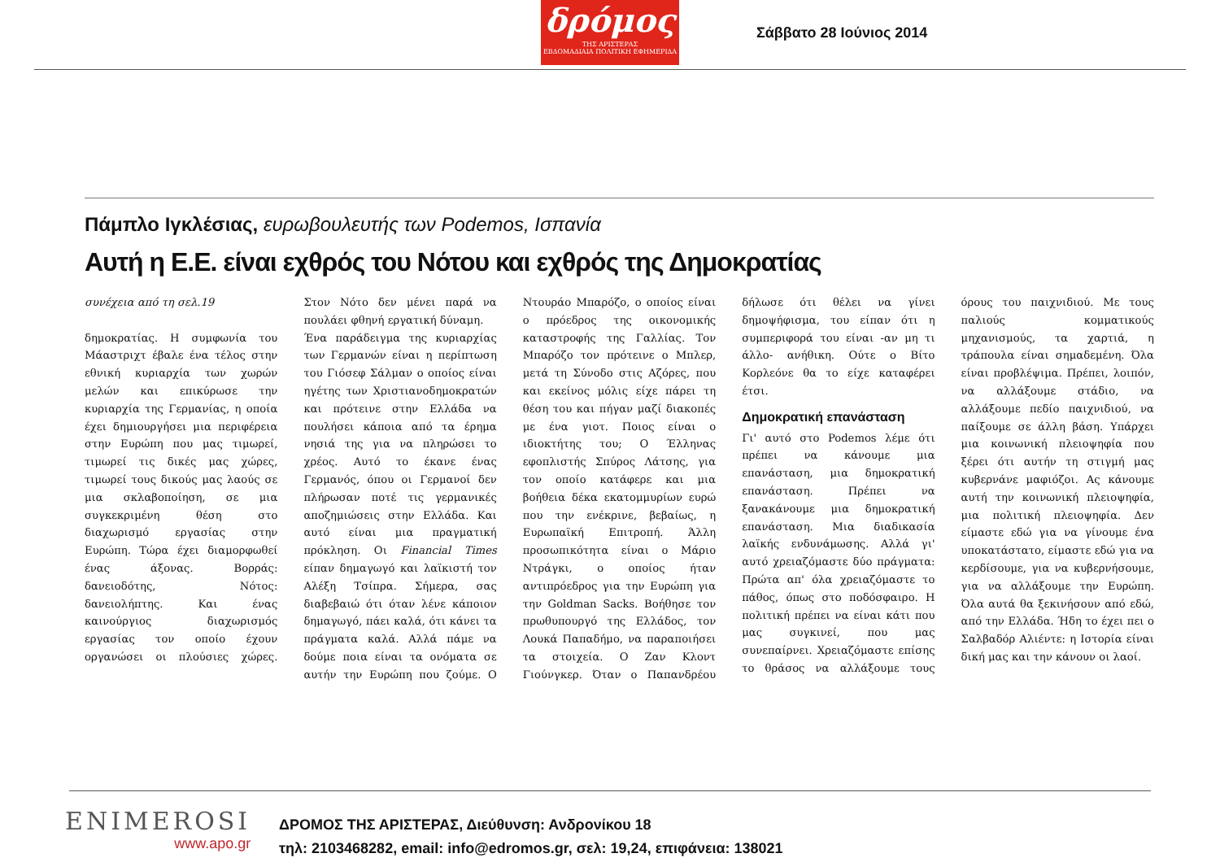δρόμος
ΤΗΣ ΑΡΙΣΤΕΡΑΣ
ΕΒΔΟΜΑΔΙΑΙΑ ΠΟΛΙΤΙΚΗ ΕΦΗΜΕΡΙΔΑ
Σάββατο 28 Ιούνιος 2014
Πάμπλο Ιγκλέσιας, ευρωβουλευτής των Podemos, Ισπανία
Αυτή η Ε.Ε. είναι εχθρός του Νότου και εχθρός της Δημοκρατίας
συνέχεια από τη σελ.19
δημοκρατίας. Η συμφωνία του Μάαστριχτ έβαλε ένα τέλος στην εθνική κυριαρχία των χωρών μελών και επικύρωσε την κυριαρχία της Γερμανίας, η οποία έχει δημιουργήσει μια περιφέρεια στην Ευρώπη που μας τιμωρεί, τιμωρεί τις δικές μας χώρες, τιμωρεί τους δικούς μας λαούς σε μια σκλαβοποίηση, σε μια συγκεκριμένη θέση στο διαχωρισμό εργασίας στην Ευρώπη. Τώρα έχει διαμορφωθεί ένας άξονας. Βορράς: δανειοδότης, Νότος: δανειολήπτης. Και ένας καινούργιος διαχωρισμός εργασίας τον οποίο έχουν οργανώσει οι πλούσιες χώρες. Στον Νότο δεν μένει παρά να πουλάει φθηνή εργατική δύναμη.
Ένα παράδειγμα της κυριαρχίας των Γερμανών είναι η περίπτωση του Γιόσεφ Σάλμαν ο οποίος είναι ηγέτης των Χριστιανοδημοκρατών και πρότεινε στην Ελλάδα να πουλήσει κάποια από τα έρημα νησιά της για να πληρώσει το χρέος. Αυτό το έκανε ένας Γερμανός, όπου οι Γερμανοί δεν πλήρωσαν ποτέ τις γερμανικές αποζημιώσεις στην Ελλάδα. Και αυτό είναι μια πραγματική πρόκληση. Οι Financial Times είπαν δημαγωγό και λαϊκιστή τον Αλέξη Τσίπρα. Σήμερα, σας διαβεβαιώ ότι όταν λένε κάποιον δημαγωγό, πάει καλά, ότι κάνει τα πράγματα καλά. Αλλά πάμε να δούμε ποια είναι τα ονόματα σε αυτήν την Ευρώπη που ζούμε. Ο Ντουράο Μπαρόζο, ο οποίος είναι ο πρόεδρος της οικονομικής καταστροφής της Γαλλίας. Τον Μπαρόζο τον πρότεινε ο Μπλερ, μετά τη Σύνοδο στις Αζόρες, που και εκείνος μόλις είχε πάρει τη θέση του και πήγαν μαζί διακοπές με ένα γιοτ. Ποιος είναι ο ιδιοκτήτης του; Ο Έλληνας εφοπλιστής Σπύρος Λάτσης, για τον οποίο κατάφερε και μια βοήθεια δέκα εκατομμυρίων ευρώ που την ενέκρινε, βεβαίως, η Ευρωπαϊκή Επιτροπή. Άλλη προσωπικότητα είναι ο Μάριο Ντράγκι, ο οποίος ήταν αντιπρόεδρος για την Ευρώπη για την Goldman Sacks. Βοήθησε τον πρωθυπουργό της Ελλάδος, τον Λουκά Παπαδήμο, να παραποιήσει τα στοιχεία. Ο Ζαν Κλοντ Γιούνγκερ. Όταν ο Παπανδρέου δήλωσε ότι θέλει να γίνει δημοψήφισμα, του είπαν ότι η συμπεριφορά του είναι -αν μη τι άλλο- ανήθικη. Ούτε ο Βίτο Κορλεόνε θα το είχε καταφέρει έτσι.
Δημοκρατική επανάσταση
Γι' αυτό στο Podemos λέμε ότι πρέπει να κάνουμε μια επανάσταση, μια δημοκρατική επανάσταση. Πρέπει να ξανακάνουμε μια δημοκρατική επανάσταση. Μια διαδικασία λαϊκής ενδυνάμωσης. Αλλά γι' αυτό χρειαζόμαστε δύο πράγματα: Πρώτα απ' όλα χρειαζόμαστε το πάθος, όπως στο ποδόσφαιρο. Η πολιτική πρέπει να είναι κάτι που μας συγκινεί, που μας συνεπαίρνει. Χρειαζόμαστε επίσης το θράσος να αλλάξουμε τους όρους του παιχνιδιού. Με τους παλιούς κομματικούς μηχανισμούς, τα χαρτιά, η τράπουλα είναι σημαδεμένη. Όλα είναι προβλέψιμα. Πρέπει, λοιπόν, να αλλάξουμε στάδιο, να αλλάξουμε πεδίο παιχνιδιού, να παίξουμε σε άλλη βάση. Υπάρχει μια κοινωνική πλειοψηφία που ξέρει ότι αυτήν τη στιγμή μας κυβερνάνε μαφιόζοι. Ας κάνουμε αυτή την κοινωνική πλειοψηφία, μια πολιτική πλειοψηφία. Δεν είμαστε εδώ για να γίνουμε ένα υποκατάστατο, είμαστε εδώ για να κερδίσουμε, για να κυβερνήσουμε, για να αλλάξουμε την Ευρώπη. Όλα αυτά θα ξεκινήσουν από εδώ, από την Ελλάδα. Ήδη το έχει πει ο Σαλβαδόρ Αλιέντε: η Ιστορία είναι δική μας και την κάνουν οι λαοί.
ENIMEROSI
www.apo.gr
ΔΡΟΜΟΣ ΤΗΣ ΑΡΙΣΤΕΡΑΣ, Διεύθυνση: Ανδρονίκου 18
τηλ: 2103468282, email: info@edromos.gr, σελ: 19,24, επιφάνεια: 138021